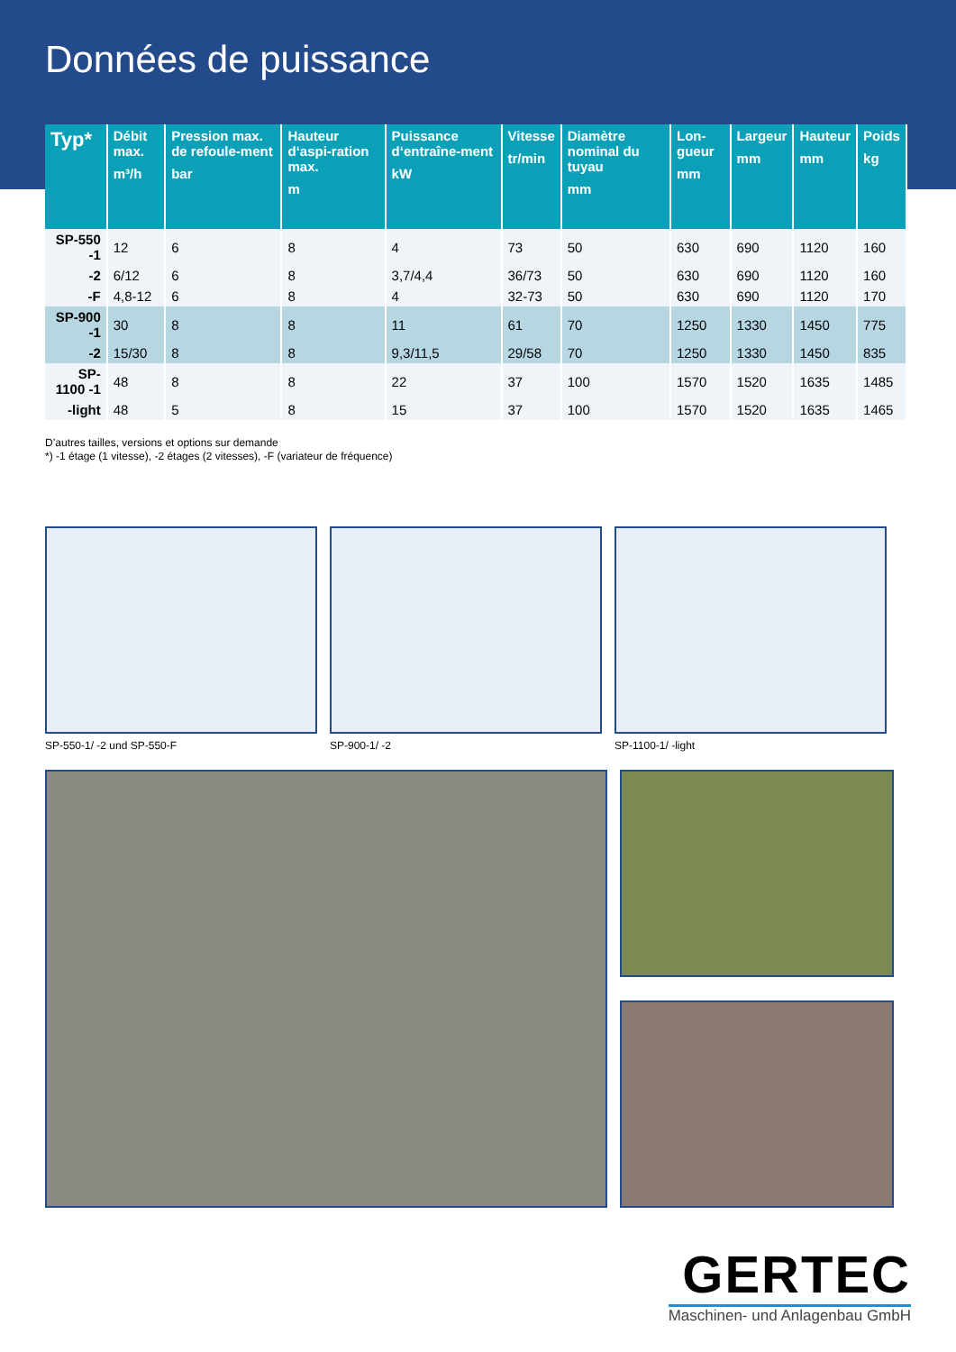Données de puissance
| Typ* | Débit max. m³/h | Pression max. de refoule-ment bar | Hauteur d‘aspi-ration max. m | Puissance d‘entraîne-ment kW | Vitesse tr/min | Diamètre nominal du tuyau mm | Lon-gueur mm | Largeur mm | Hauteur mm | Poids kg |
| --- | --- | --- | --- | --- | --- | --- | --- | --- | --- | --- |
| SP-550 -1 | 12 | 6 | 8 | 4 | 73 | 50 | 630 | 690 | 1120 | 160 |
| -2 | 6/12 | 6 | 8 | 3,7/4,4 | 36/73 | 50 | 630 | 690 | 1120 | 160 |
| -F | 4,8-12 | 6 | 8 | 4 | 32-73 | 50 | 630 | 690 | 1120 | 170 |
| SP-900 -1 | 30 | 8 | 8 | 11 | 61 | 70 | 1250 | 1330 | 1450 | 775 |
| -2 | 15/30 | 8 | 8 | 9,3/11,5 | 29/58 | 70 | 1250 | 1330 | 1450 | 835 |
| SP-1100 -1 | 48 | 8 | 8 | 22 | 37 | 100 | 1570 | 1520 | 1635 | 1485 |
| -light | 48 | 5 | 8 | 15 | 37 | 100 | 1570 | 1520 | 1635 | 1465 |
D’autres tailles, versions et options sur demande
*) -1 étage (1 vitesse), -2 étages (2 vitesses), -F (variateur de fréquence)
SP-550-1/ -2 und SP-550-F SP-900-1/ -2 SP-1100-1/ -light
GERTEC
Maschinen- und Anlagenbau GmbH